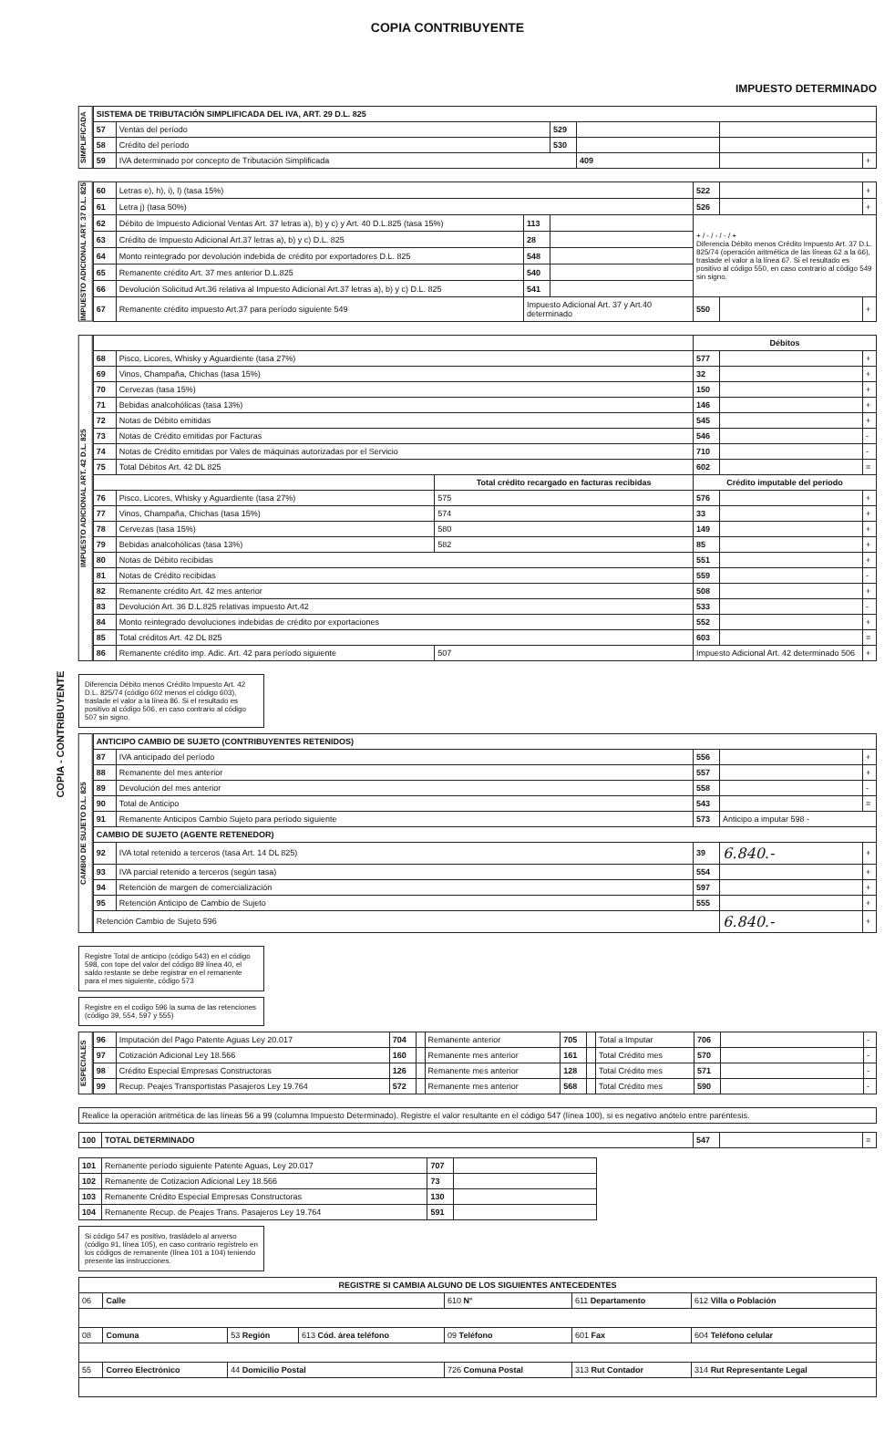COPIA CONTRIBUYENTE
COPIA - CONTRIBUYENTE
IMPUESTO DETERMINADO
SIMPLIFICADA
| SISTEMA DE TRIBUTACIÓN SIMPLIFICADA DEL IVA, ART. 29 D.L. 825 | | | | | |
| --- | --- | --- | --- | --- | --- |
| 57 | Ventas del período | 529 | | | |
| 58 | Crédito del período | 530 | | | |
| 59 | IVA determinado por concepto de Tributación Simplificada | | 409 | | + |
IMPUESTO ADICIONAL ART. 37 D.L. 825
| 60 | Letras e), h), i), l) (tasa 15%) | | | 522 | | + |
| 61 | Letra j) (tasa 50%) | | | 526 | | + |
| 62 | Débito de Impuesto Adicional Ventas Art. 37 letras a), b) y c) y Art. 40 D.L.825 (tasa 15%) | 113 | | + / - / - / - / + Diferencia Débito menos Crédito Impuesto Art. 37 D.L. 825/74 (operación aritmética de las líneas 62 a la 66), traslade el valor a la línea 67. Si el resultado es positivo al código 550, en caso contrario al código 549 sin signo. | | |
| 63 | Crédito de Impuesto Adicional Art.37 letras a), b) y c) D.L. 825 | 28 | | | | |
| 64 | Monto reintegrado por devolución indebida de crédito por exportadores D.L. 825 | 548 | | | | |
| 65 | Remanente crédito Art. 37 mes anterior D.L.825 | 540 | | | | |
| 66 | Devolución Solicitud Art.36 relativa al Impuesto Adicional Art.37 letras a), b) y c) D.L. 825 | 541 | | | | |
| 67 | Remanente crédito impuesto Art.37 para período siguiente 549 | Impuesto Adicional Art. 37 y Art.40 determinado | | 550 | | + |
IMPUESTO ADICIONAL ART. 42 D.L. 825
| | | | Débitos | | |
| --- | --- | --- | --- | --- | --- |
| 68 | Pisco, Licores, Whisky y Aguardiente (tasa 27%) | | 577 | | + |
| 69 | Vinos, Champaña, Chichas (tasa 15%) | | 32 | | + |
| 70 | Cervezas (tasa 15%) | | 150 | | + |
| 71 | Bebidas analcohólicas (tasa 13%) | | 146 | | + |
| 72 | Notas de Débito emitidas | | 545 | | + |
| 73 | Notas de Crédito emitidas por Facturas | | 546 | | - |
| 74 | Notas de Crédito emitidas por Vales de máquinas autorizadas por el Servicio | | 710 | | - |
| 75 | Total Débitos Art. 42 DL 825 | | 602 | | = |
| | | Total crédito recargado en facturas recibidas | Crédito imputable del período | | |
| 76 | Pisco, Licores, Whisky y Aguardiente (tasa 27%) | 575 | 576 | | + |
| 77 | Vinos, Champaña, Chichas (tasa 15%) | 574 | 33 | | + |
| 78 | Cervezas (tasa 15%) | 580 | 149 | | + |
| 79 | Bebidas analcohólicas (tasa 13%) | 582 | 85 | | + |
| 80 | Notas de Débito recibidas | | 551 | | + |
| 81 | Notas de Crédito recibidas | | 559 | | - |
| 82 | Remanente crédito Art. 42 mes anterior | | 508 | | + |
| 83 | Devolución Art. 36 D.L.825 relativas impuesto Art.42 | | 533 | | - |
| 84 | Monto reintegrado devoluciones indebidas de crédito por exportaciones | | 552 | | + |
| 85 | Total créditos Art. 42 DL 825 | | 603 | | = |
| 86 | Remanente crédito imp. Adic. Art. 42 para período siguiente | 507 | Impuesto Adicional Art. 42 determinado 506 | | + |
Diferencia Débito menos Crédito Impuesto Art. 42 D.L. 825/74 (código 602 menos el código 603), traslade el valor a la línea 86. Si el resultado es positivo al código 506, en caso contrario al código 507 sin signo.
CAMBIO DE SUJETO D.L. 825
| ANTICIPO CAMBIO DE SUJETO (CONTRIBUYENTES RETENIDOS) | | | | |
| --- | --- | --- | --- | --- |
| 87 | IVA anticipado del período | 556 | | + |
| 88 | Remanente del mes anterior | 557 | | + |
| 89 | Devolución del mes anterior | 558 | | - |
| 90 | Total de Anticipo | 543 | | = |
| 91 | Remanente Anticipos Cambio Sujeto para período siguiente | 573 | Anticipo a imputar 598 - | |
| CAMBIO DE SUJETO (AGENTE RETENEDOR) | | | | |
| 92 | IVA total retenido a terceros (tasa Art. 14 DL 825) | 39 | 6.840.- | + |
| 93 | IVA parcial retenido a terceros (según tasa) | 554 | | + |
| 94 | Retención de margen de comercialización | 597 | | + |
| 95 | Retención Anticipo de Cambio de Sujeto | 555 | | + |
| Retención Cambio de Sujeto 596 | | | 6.840.- | + |
Registre Total de anticipo (código 543) en el código 598, con tope del valor del código 89 línea 40, el saldo restante se debe registrar en el remanente para el mes siguiente, código 573
Registre en el codigo 596 la suma de las retenciones (código 39, 554, 597 y 555)
ESPECIALES
| 96 | Imputación del Pago Patente Aguas Ley 20.017 | 704 | | Remanente anterior | 705 | | Total a Imputar | 706 | | - |
| 97 | Cotización Adicional Ley 18.566 | 160 | | Remanente mes anterior | 161 | | Total Crédito mes | 570 | | - |
| 98 | Crédito Especial Empresas Constructoras | 126 | | Remanente mes anterior | 128 | | Total Crédito mes | 571 | | - |
| 99 | Recup. Peajes Transportistas Pasajeros Ley 19.764 | 572 | | Remanente mes anterior | 568 | | Total Crédito mes | 590 | | - |
Realice la operación aritmética de las líneas 56 a 99 (columna Impuesto Determinado). Registre el valor resultante en el código 547 (línea 100), si es negativo anótelo entre paréntesis.
| 100 | TOTAL DETERMINADO | 547 | | = |
| 101 | Remanente período siguiente Patente Aguas, Ley 20.017 | 707 | |
| 102 | Remanente de Cotizacion Adicional Ley 18.566 | 73 | |
| 103 | Remanente Crédito Especial Empresas Constructoras | 130 | |
| 104 | Remanente Recup. de Peajes Trans. Pasajeros Ley 19.764 | 591 | |
Si código 547 es positivo, trasládelo al anverso (código 91, línea 105), en caso contrario regístrelo en los códigos de remanente (línea 101 a 104) teniendo presente las instrucciones.
| REGISTRE SI CAMBIA ALGUNO DE LOS SIGUIENTES ANTECEDENTES | | | | | | |
| --- | --- | --- | --- | --- | --- | --- |
| 06 | Calle | | | 610 N° | 611 Departamento | 612 Villa o Población |
| 08 | Comuna | 53 Región | 613 Cód. área teléfono | 09 Teléfono | 601 Fax | 604 Teléfono celular |
| 55 | Correo Electrónico | 44 Domicilio Postal | | 726 Comuna Postal | 313 Rut Contador | 314 Rut Representante Legal |